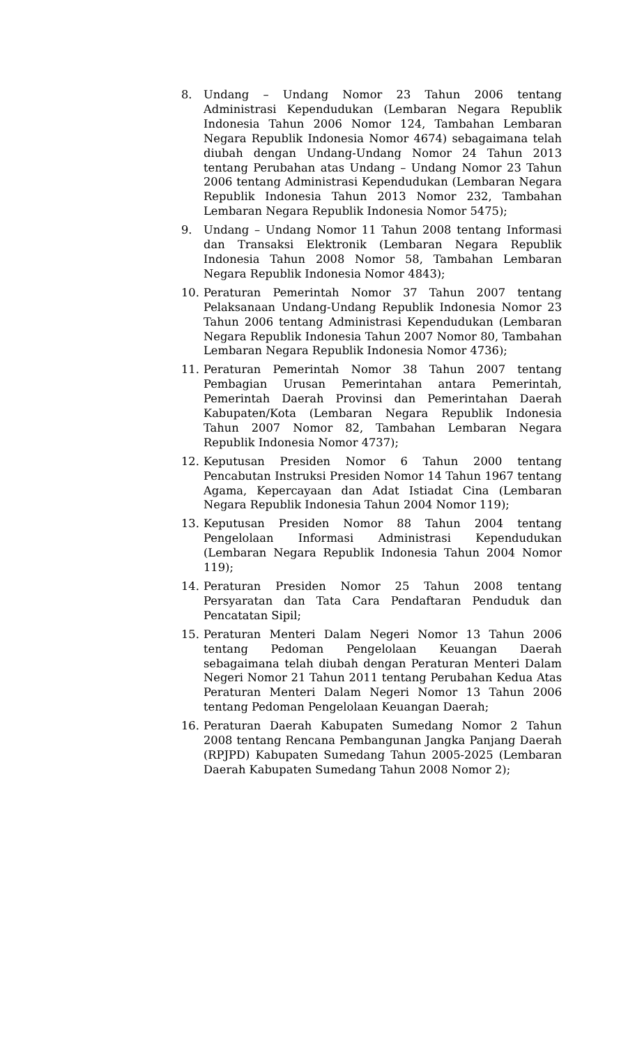8. Undang – Undang Nomor 23 Tahun 2006 tentang Administrasi Kependudukan (Lembaran Negara Republik Indonesia Tahun 2006 Nomor 124, Tambahan Lembaran Negara Republik Indonesia Nomor 4674) sebagaimana telah diubah dengan Undang-Undang Nomor 24 Tahun 2013 tentang Perubahan atas Undang – Undang Nomor 23 Tahun 2006 tentang Administrasi Kependudukan (Lembaran Negara Republik Indonesia Tahun 2013 Nomor 232, Tambahan Lembaran Negara Republik Indonesia Nomor 5475);
9. Undang – Undang Nomor 11 Tahun 2008 tentang Informasi dan Transaksi Elektronik (Lembaran Negara Republik Indonesia Tahun 2008 Nomor 58, Tambahan Lembaran Negara Republik Indonesia Nomor 4843);
10. Peraturan Pemerintah Nomor 37 Tahun 2007 tentang Pelaksanaan Undang-Undang Republik Indonesia Nomor 23 Tahun 2006 tentang Administrasi Kependudukan (Lembaran Negara Republik Indonesia Tahun 2007 Nomor 80, Tambahan Lembaran Negara Republik Indonesia Nomor 4736);
11. Peraturan Pemerintah Nomor 38 Tahun 2007 tentang Pembagian Urusan Pemerintahan antara Pemerintah, Pemerintah Daerah Provinsi dan Pemerintahan Daerah Kabupaten/Kota (Lembaran Negara Republik Indonesia Tahun 2007 Nomor 82, Tambahan Lembaran Negara Republik Indonesia Nomor 4737);
12. Keputusan Presiden Nomor 6 Tahun 2000 tentang Pencabutan Instruksi Presiden Nomor 14 Tahun 1967 tentang Agama, Kepercayaan dan Adat Istiadat Cina (Lembaran Negara Republik Indonesia Tahun 2004 Nomor 119);
13. Keputusan Presiden Nomor 88 Tahun 2004 tentang Pengelolaan Informasi Administrasi Kependudukan (Lembaran Negara Republik Indonesia Tahun 2004 Nomor 119);
14. Peraturan Presiden Nomor 25 Tahun 2008 tentang Persyaratan dan Tata Cara Pendaftaran Penduduk dan Pencatatan Sipil;
15. Peraturan Menteri Dalam Negeri Nomor 13 Tahun 2006 tentang Pedoman Pengelolaan Keuangan Daerah sebagaimana telah diubah dengan Peraturan Menteri Dalam Negeri Nomor 21 Tahun 2011 tentang Perubahan Kedua Atas Peraturan Menteri Dalam Negeri Nomor 13 Tahun 2006 tentang Pedoman Pengelolaan Keuangan Daerah;
16. Peraturan Daerah Kabupaten Sumedang Nomor 2 Tahun 2008 tentang Rencana Pembangunan Jangka Panjang Daerah (RPJPD) Kabupaten Sumedang Tahun 2005-2025 (Lembaran Daerah Kabupaten Sumedang Tahun 2008 Nomor 2);